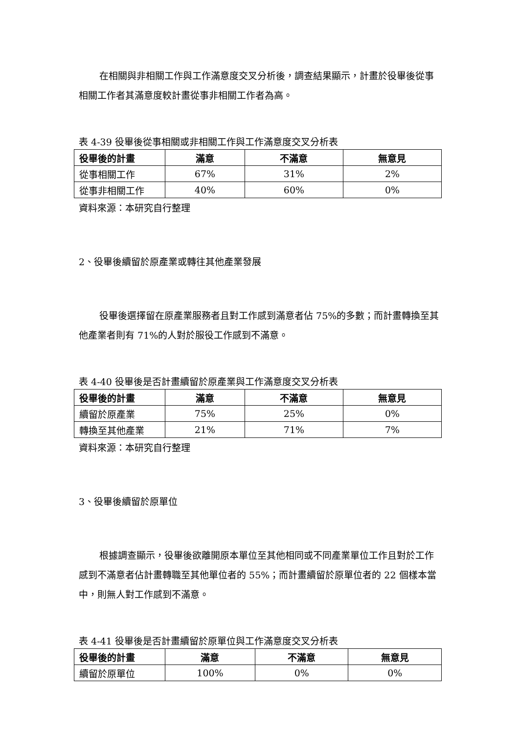在相關與非相關工作與工作滿意度交叉分析後，調查結果顯示，計畫於役畢後從事相關工作者其滿意度較計畫從事非相關工作者為高。
表 4-39 役畢後從事相關或非相關工作與工作滿意度交叉分析表
| 役畢後的計畫 | 滿意 | 不滿意 | 無意見 |
| --- | --- | --- | --- |
| 從事相關工作 | 67% | 31% | 2% |
| 從事非相關工作 | 40% | 60% | 0% |
資料來源：本研究自行整理
2、役畢後續留於原產業或轉往其他產業發展
役畢後選擇留在原產業服務者且對工作感到滿意者佔 75%的多數；而計畫轉換至其他產業者則有 71%的人對於服役工作感到不滿意。
表 4-40 役畢後是否計畫續留於原產業與工作滿意度交叉分析表
| 役畢後的計畫 | 滿意 | 不滿意 | 無意見 |
| --- | --- | --- | --- |
| 續留於原產業 | 75% | 25% | 0% |
| 轉換至其他產業 | 21% | 71% | 7% |
資料來源：本研究自行整理
3、役畢後續留於原單位
根據調查顯示，役畢後欲離開原本單位至其他相同或不同產業單位工作且對於工作感到不滿意者佔計畫轉職至其他單位者的 55%；而計畫續留於原單位者的 22 個樣本當中，則無人對工作感到不滿意。
表 4-41 役畢後是否計畫續留於原單位與工作滿意度交叉分析表
| 役畢後的計畫 | 滿意 | 不滿意 | 無意見 |
| --- | --- | --- | --- |
| 續留於原單位 | 100% | 0% | 0% |